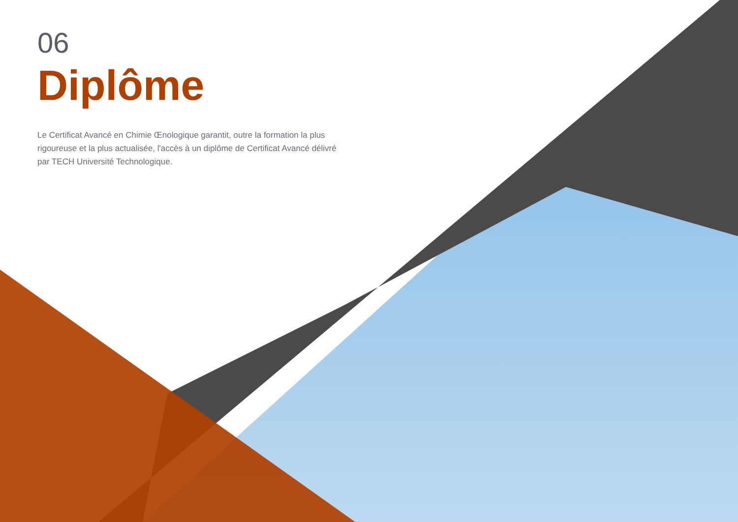06
Diplôme
Le Certificat Avancé en Chimie Œnologique garantit, outre la formation la plus rigoureuse et la plus actualisée, l'accès à un diplôme de Certificat Avancé délivré par TECH Université Technologique.